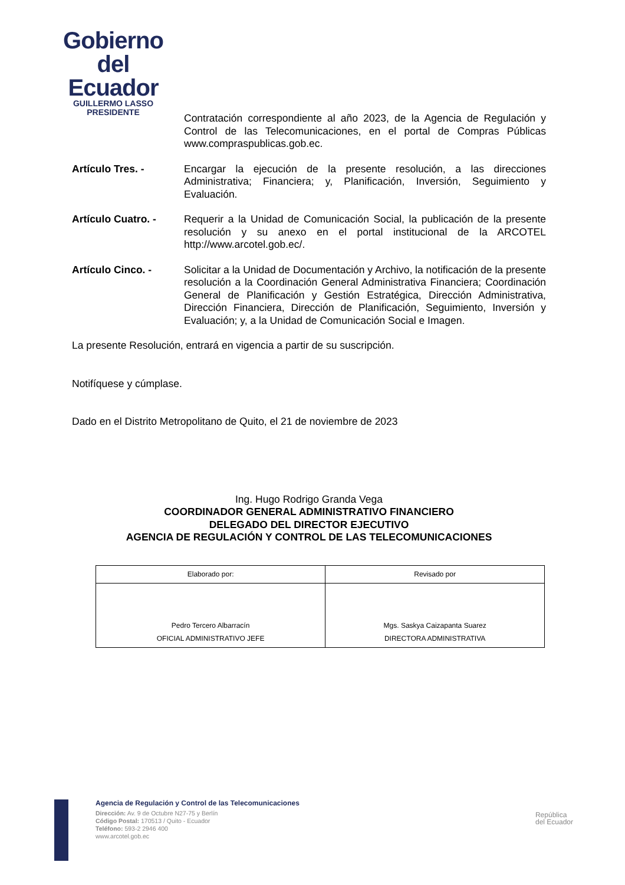Gobierno
del Ecuador
GUILLERMO LASSO
PRESIDENTE
Contratación correspondiente al año 2023, de la Agencia de Regulación y Control de las Telecomunicaciones, en el portal de Compras Públicas www.compraspublicas.gob.ec.
Artículo Tres. - Encargar la ejecución de la presente resolución, a las direcciones Administrativa; Financiera; y, Planificación, Inversión, Seguimiento y Evaluación.
Artículo Cuatro. - Requerir a la Unidad de Comunicación Social, la publicación de la presente resolución y su anexo en el portal institucional de la ARCOTEL http://www.arcotel.gob.ec/.
Artículo Cinco. - Solicitar a la Unidad de Documentación y Archivo, la notificación de la presente resolución a la Coordinación General Administrativa Financiera; Coordinación General de Planificación y Gestión Estratégica, Dirección Administrativa, Dirección Financiera, Dirección de Planificación, Seguimiento, Inversión y Evaluación; y, a la Unidad de Comunicación Social e Imagen.
La presente Resolución, entrará en vigencia a partir de su suscripción.
Notifíquese y cúmplase.
Dado en el Distrito Metropolitano de Quito, el 21 de noviembre de 2023
Ing. Hugo Rodrigo Granda Vega
COORDINADOR GENERAL ADMINISTRATIVO FINANCIERO
DELEGADO DEL DIRECTOR EJECUTIVO
AGENCIA DE REGULACIÓN Y CONTROL DE LAS TELECOMUNICACIONES
| Elaborado por: | Revisado por |
| --- | --- |
| Pedro Tercero Albarracín OFICIAL ADMINISTRATIVO JEFE | Mgs. Saskya Caizapanta Suarez DIRECTORA ADMINISTRATIVA |
Agencia de Regulación y Control de las Telecomunicaciones
Dirección: Av. 9 de Octubre N27-75 y Berlín
Código Postal: 170513 / Quito - Ecuador
Teléfono: 593-2 2946 400
www.arcotel.gob.ec
República
del Ecuador